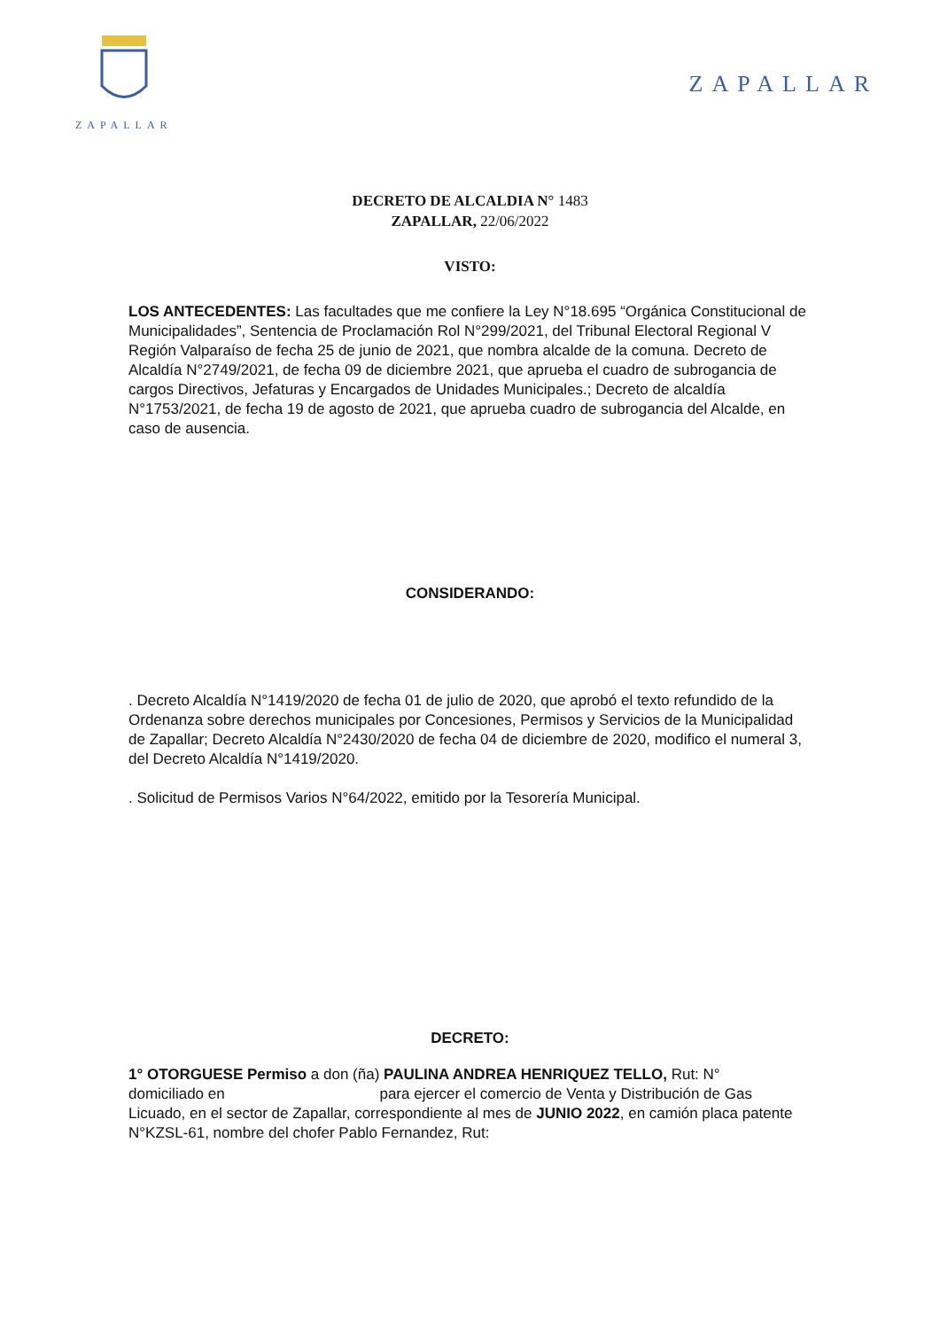ZAPALLAR
ZAPALLAR
DECRETO DE ALCALDIA N° 1483
ZAPALLAR, 22/06/2022
VISTO:
LOS ANTECEDENTES: Las facultades que me confiere la Ley N°18.695 “Orgánica Constitucional de Municipalidades”, Sentencia de Proclamación Rol N°299/2021, del Tribunal Electoral Regional V Región Valparaíso de fecha 25 de junio de 2021, que nombra alcalde de la comuna. Decreto de Alcaldía N°2749/2021, de fecha 09 de diciembre 2021, que aprueba el cuadro de subrogancia de cargos Directivos, Jefaturas y Encargados de Unidades Municipales.; Decreto de alcaldía N°1753/2021, de fecha 19 de agosto de 2021, que aprueba cuadro de subrogancia del Alcalde, en caso de ausencia.
CONSIDERANDO:
. Decreto Alcaldía N°1419/2020 de fecha 01 de julio de 2020, que aprobó el texto refundido de la Ordenanza sobre derechos municipales por Concesiones, Permisos y Servicios de la Municipalidad de Zapallar; Decreto Alcaldía N°2430/2020 de fecha 04 de diciembre de 2020, modifico el numeral 3, del Decreto Alcaldía N°1419/2020.
. Solicitud de Permisos Varios N°64/2022, emitido por la Tesorería Municipal.
DECRETO:
1° OTORGUESE Permiso a don (ña) PAULINA ANDREA HENRIQUEZ TELLO, Rut: N° domiciliado en para ejercer el comercio de Venta y Distribución de Gas Licuado, en el sector de Zapallar, correspondiente al mes de JUNIO 2022, en camión placa patente N°KZSL-61, nombre del chofer Pablo Fernandez, Rut: